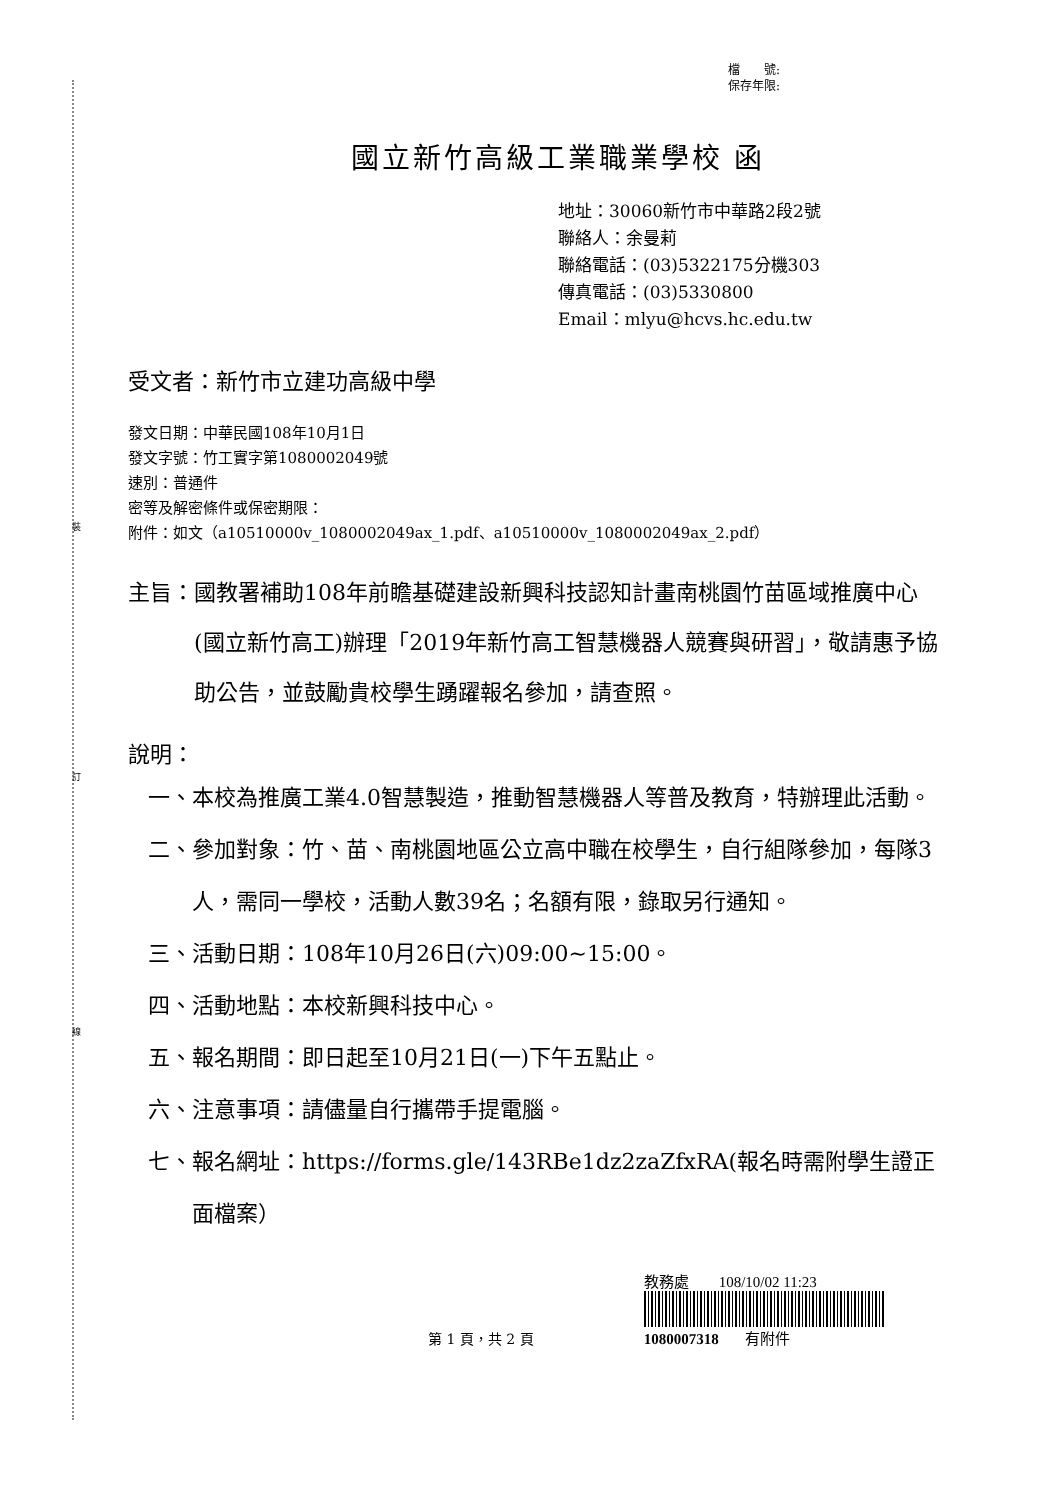裝
訂
線
檔　　號:
保存年限:
國立新竹高級工業職業學校 函
地址：30060新竹市中華路2段2號
聯絡人：余曼莉
聯絡電話：(03)5322175分機303
傳真電話：(03)5330800
Email：mlyu@hcvs.hc.edu.tw
受文者：新竹市立建功高級中學
發文日期：中華民國108年10月1日
發文字號：竹工實字第1080002049號
速別：普通件
密等及解密條件或保密期限：
附件：如文（a10510000v_1080002049ax_1.pdf、a10510000v_1080002049ax_2.pdf）
主旨： 國教署補助108年前瞻基礎建設新興科技認知計畫南桃園竹苗區域推廣中心(國立新竹高工)辦理「2019年新竹高工智慧機器人競賽與研習」，敬請惠予協助公告，並鼓勵貴校學生踴躍報名參加，請查照。
說明：
一、 本校為推廣工業4.0智慧製造，推動智慧機器人等普及教育，特辦理此活動。
二、 參加對象：竹、苗、南桃園地區公立高中職在校學生，自行組隊參加，每隊3人，需同一學校，活動人數39名；名額有限，錄取另行通知。
三、 活動日期：108年10月26日(六)09:00~15:00。
四、 活動地點：本校新興科技中心。
五、 報名期間：即日起至10月21日(一)下午五點止。
六、 注意事項：請儘量自行攜帶手提電腦。
七、 報名網址：https://forms.gle/143RBe1dz2zaZfxRA(報名時需附學生證正面檔案）
第 1 頁，共 2 頁
教務處 108/10/02 11:23
1080007318 有附件